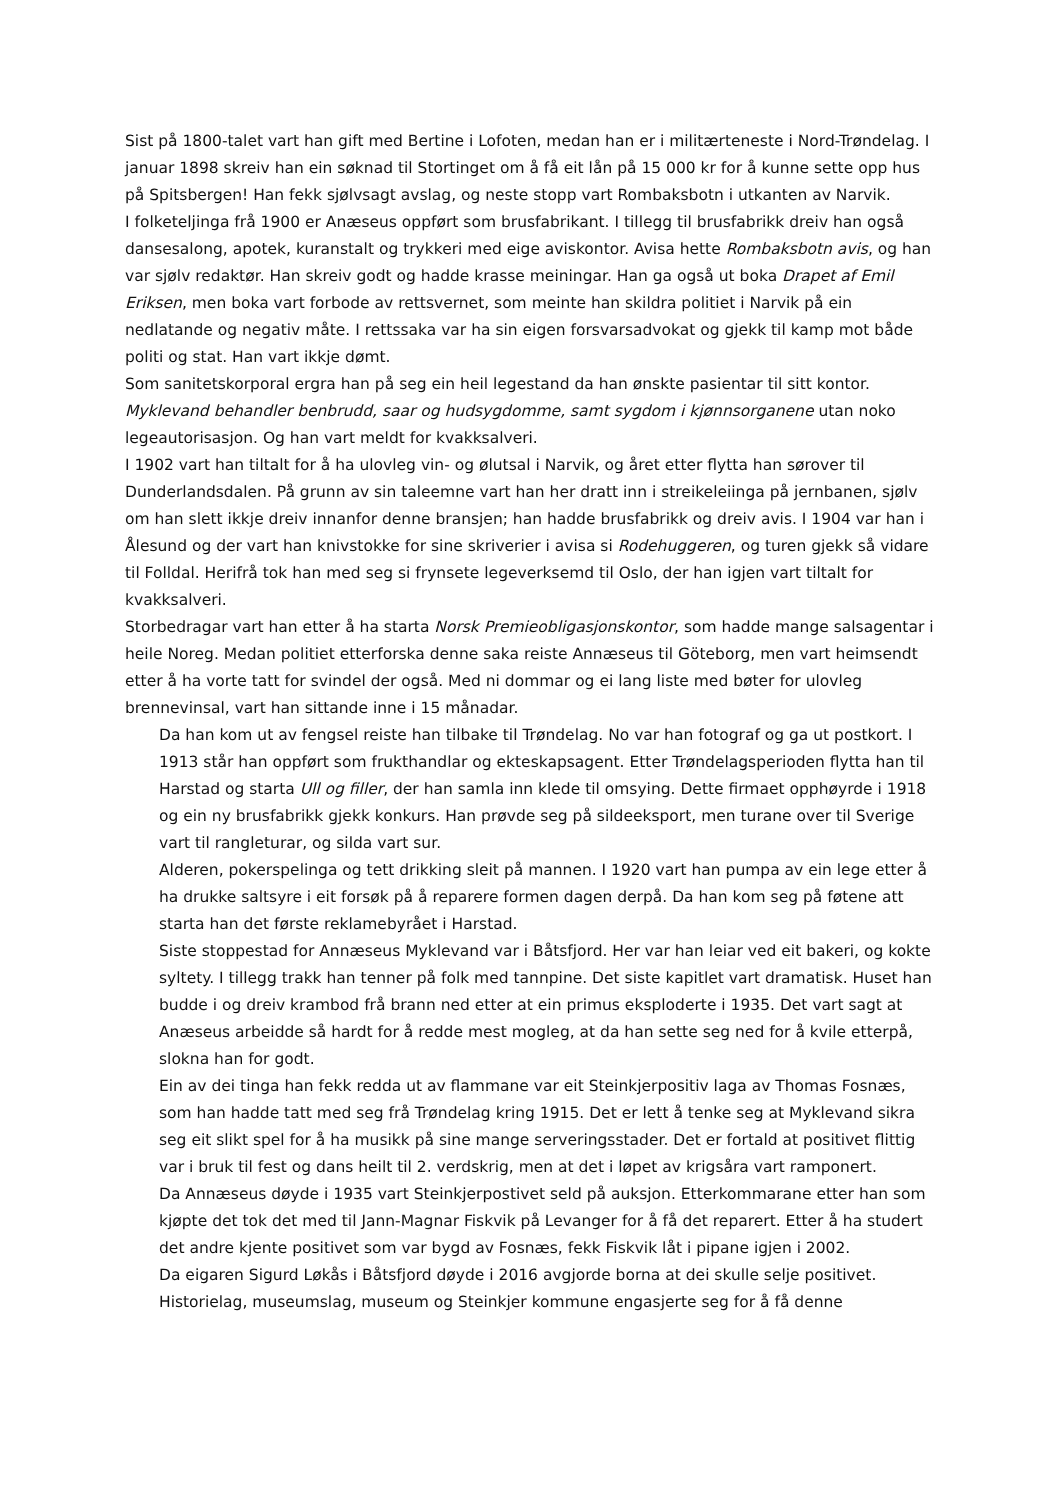Sist på 1800-talet vart han gift med Bertine i Lofoten, medan han er i militærteneste i Nord-Trøndelag. I januar 1898 skreiv han ein søknad til Stortinget om å få eit lån på 15 000 kr for å kunne sette opp hus på Spitsbergen! Han fekk sjølvsagt avslag, og neste stopp vart Rombaksbotn i utkanten av Narvik.
I folketeljinga frå 1900 er Anæseus oppført som brusfabrikant. I tillegg til brusfabrikk dreiv han også dansesalong, apotek, kuranstalt og trykkeri med eige aviskontor. Avisa hette Rombaksbotn avis, og han var sjølv redaktør. Han skreiv godt og hadde krasse meiningar. Han ga også ut boka Drapet af Emil Eriksen, men boka vart forbode av rettsvernet, som meinte han skildra politiet i Narvik på ein nedlatande og negativ måte. I rettssaka var ha sin eigen forsvarsadvokat og gjekk til kamp mot både politi og stat. Han vart ikkje dømt.
Som sanitetskorporal ergra han på seg ein heil legestand da han ønskte pasientar til sitt kontor. Myklevand behandler benbrudd, saar og hudsygdomme, samt sygdom i kjønnsorganene utan noko legeautorisasjon. Og han vart meldt for kvakksalveri.
I 1902 vart han tiltalt for å ha ulovleg vin- og ølutsal i Narvik, og året etter flytta han sørover til Dunderlandsdalen. På grunn av sin taleemne vart han her dratt inn i streikeleiinga på jernbanen, sjølv om han slett ikkje dreiv innanfor denne bransjen; han hadde brusfabrikk og dreiv avis. I 1904 var han i Ålesund og der vart han knivstokke for sine skriverier i avisa si Rodehuggeren, og turen gjekk så vidare til Folldal. Herifrå tok han med seg si frynsete legeverksemd til Oslo, der han igjen vart tiltalt for kvakksalveri.
Storbedragar vart han etter å ha starta Norsk Premieobligasjonskontor, som hadde mange salsagentar i heile Noreg. Medan politiet etterforska denne saka reiste Annæseus til Göteborg, men vart heimsendt etter å ha vorte tatt for svindel der også. Med ni dommar og ei lang liste med bøter for ulovleg brennevinsal, vart han sittande inne i 15 månadar.
Da han kom ut av fengsel reiste han tilbake til Trøndelag. No var han fotograf og ga ut postkort. I 1913 står han oppført som frukthandlar og ekteskapsagent. Etter Trøndelagsperioden flytta han til Harstad og starta Ull og filler, der han samla inn klede til omsying. Dette firmaet opphøyrde i 1918 og ein ny brusfabrikk gjekk konkurs. Han prøvde seg på sildeeksport, men turane over til Sverige vart til rangleturar, og silda vart sur.
Alderen, pokerspelinga og tett drikking sleit på mannen. I 1920 vart han pumpa av ein lege etter å ha drukke saltsyre i eit forsøk på å reparere formen dagen derpå. Da han kom seg på føtene att starta han det første reklamebyrået i Harstad.
Siste stoppestad for Annæseus Myklevand var i Båtsfjord. Her var han leiar ved eit bakeri, og kokte syltety. I tillegg trakk han tenner på folk med tannpine. Det siste kapitlet vart dramatisk. Huset han budde i og dreiv krambod frå brann ned etter at ein primus eksploderte i 1935. Det vart sagt at Anæseus arbeidde så hardt for å redde mest mogleg, at da han sette seg ned for å kvile etterpå, slokna han for godt.
Ein av dei tinga han fekk redda ut av flammane var eit Steinkjerpositiv laga av Thomas Fosnæs, som han hadde tatt med seg frå Trøndelag kring 1915. Det er lett å tenke seg at Myklevand sikra seg eit slikt spel for å ha musikk på sine mange serveringsstader. Det er fortald at positivet flittig var i bruk til fest og dans heilt til 2. verdskrig, men at det i løpet av krigsåra vart ramponert.
Da Annæseus døyde i 1935 vart Steinkjerpostivet seld på auksjon. Etterkommarane etter han som kjøpte det tok det med til Jann-Magnar Fiskvik på Levanger for å få det reparert. Etter å ha studert det andre kjente positivet som var bygd av Fosnæs, fekk Fiskvik låt i pipane igjen i 2002.
Da eigaren Sigurd Løkås i Båtsfjord døyde i 2016 avgjorde borna at dei skulle selje positivet. Historielag, museumslag, museum og Steinkjer kommune engasjerte seg for å få denne